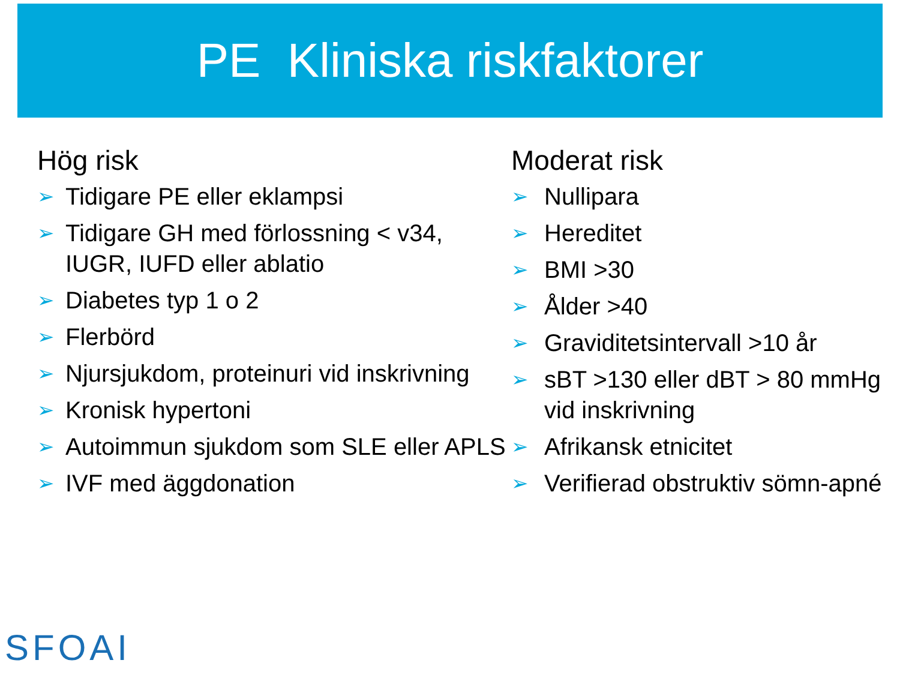PE Kliniska riskfaktorer
Hög risk
➢ Tidigare PE eller eklampsi
➢ Tidigare GH med förlossning < v34, IUGR, IUFD eller ablatio
➢ Diabetes typ 1 o 2
➢ Flerbörd
➢ Njursjukdom, proteinuri vid inskrivning
➢ Kronisk hypertoni
➢ Autoimmun sjukdom som SLE eller APLS
➢ IVF med äggdonation
Moderat risk
➢ Nullipara
➢ Hereditet
➢ BMI >30
➢ Ålder >40
➢ Graviditetsintervall >10 år
➢ sBT >130 eller dBT > 80 mmHg vid inskrivning
➢ Afrikansk etnicitet
➢ Verifierad obstruktiv sömn-apné
SFOAI